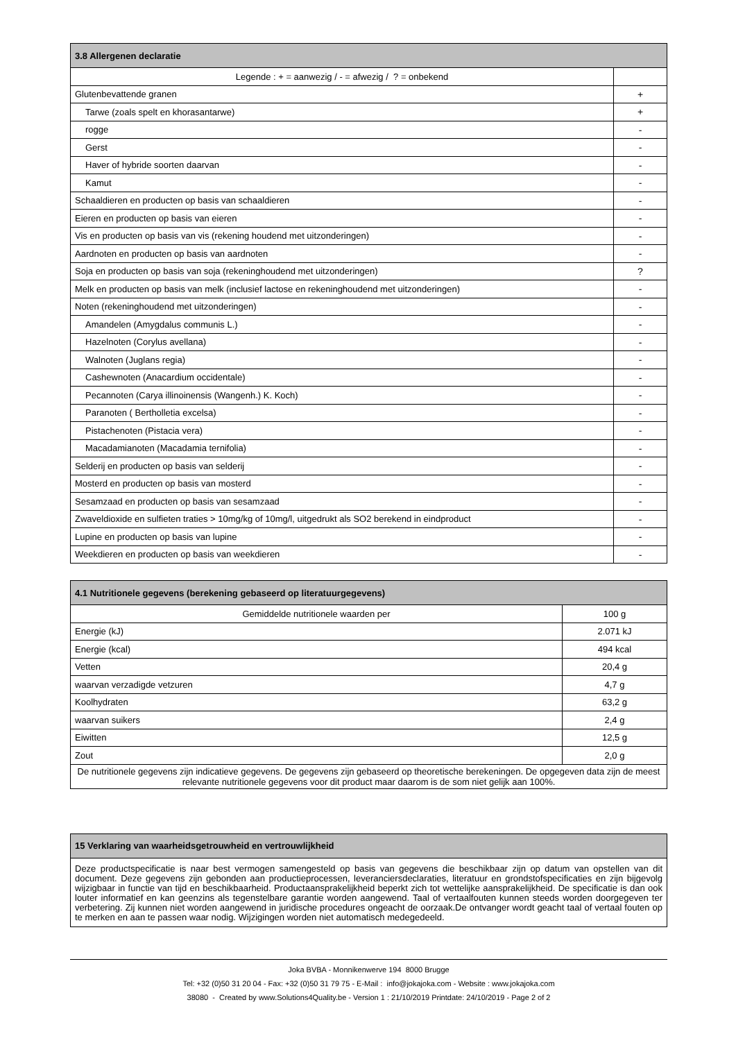| 3.8 Allergenen declaratie | |
| --- | --- |
| Legende : + = aanwezig / - = afwezig / ? = onbekend | |
| Glutenbevattende granen | + |
| Tarwe (zoals spelt en khorasantarwe) | + |
| rogge | - |
| Gerst | - |
| Haver of hybride soorten daarvan | - |
| Kamut | - |
| Schaaldieren en producten op basis van schaaldieren | - |
| Eieren en producten op basis van eieren | - |
| Vis en producten op basis van vis (rekening houdend met uitzonderingen) | - |
| Aardnoten en producten op basis van aardnoten | - |
| Soja en producten op basis van soja (rekeninghoudend met uitzonderingen) | ? |
| Melk en producten op basis van melk (inclusief lactose en rekeninghoudend met uitzonderingen) | - |
| Noten (rekeninghoudend met uitzonderingen) | - |
| Amandelen (Amygdalus communis L.) | - |
| Hazelnoten (Corylus avellana) | - |
| Walnoten (Juglans regia) | - |
| Cashewnoten (Anacardium occidentale) | - |
| Pecannoten (Carya illinoinensis (Wangenh.) K. Koch) | - |
| Paranoten ( Bertholletia excelsa) | - |
| Pistachenoten (Pistacia vera) | - |
| Macadamianoten (Macadamia ternifolia) | - |
| Selderij en producten op basis van selderij | - |
| Mosterd en producten op basis van mosterd | - |
| Sesamzaad en producten op basis van sesamzaad | - |
| Zwaveldioxide en sulfieten traties > 10mg/kg of 10mg/l, uitgedrukt als SO2 berekend in eindproduct | - |
| Lupine en producten op basis van lupine | - |
| Weekdieren en producten op basis van weekdieren | - |
| 4.1 Nutritionele gegevens (berekening gebaseerd op literatuurgegevens) | |
| --- | --- |
| Gemiddelde nutritionele waarden per | 100 g |
| Energie (kJ) | 2.071 kJ |
| Energie (kcal) | 494 kcal |
| Vetten | 20,4 g |
| waarvan verzadigde vetzuren | 4,7 g |
| Koolhydraten | 63,2 g |
| waarvan suikers | 2,4 g |
| Eiwitten | 12,5 g |
| Zout | 2,0 g |
| De nutritionele gegevens zijn indicatieve gegevens. De gegevens zijn gebaseerd op theoretische berekeningen. De opgegeven data zijn de meest relevante nutritionele gegevens voor dit product maar daarom is de som niet gelijk aan 100%. | |
| 15 Verklaring van waarheidsgetrouwheid en vertrouwlijkheid |
| --- |
| Deze productspecificatie is naar best vermogen samengesteld op basis van gegevens die beschikbaar zijn op datum van opstellen van dit document. Deze gegevens zijn gebonden aan productieprocessen, leveranciersdeclaraties, literatuur en grondstofspecificaties en zijn bijgevolg wijzigbaar in functie van tijd en beschikbaarheid. Productaansprakelijkheid beperkt zich tot wettelijke aansprakelijkheid. De specificatie is dan ook louter informatief en kan geenzins als tegenstelbare garantie worden aangewend. Taal of vertaalfouten kunnen steeds worden doorgegeven ter verbetering. Zij kunnen niet worden aangewend in juridische procedures ongeacht de oorzaak.De ontvanger wordt geacht taal of vertaal fouten op te merken en aan te passen waar nodig. Wijzigingen worden niet automatisch medegedeeld. |
Joka BVBA - Monnikenwerve 194 8000 Brugge
Tel: +32 (0)50 31 20 04 - Fax: +32 (0)50 31 79 75 - E-Mail : info@jokajoka.com - Website : www.jokajoka.com
38080 - Created by www.Solutions4Quality.be - Version 1 : 21/10/2019 Printdate: 24/10/2019 - Page 2 of 2